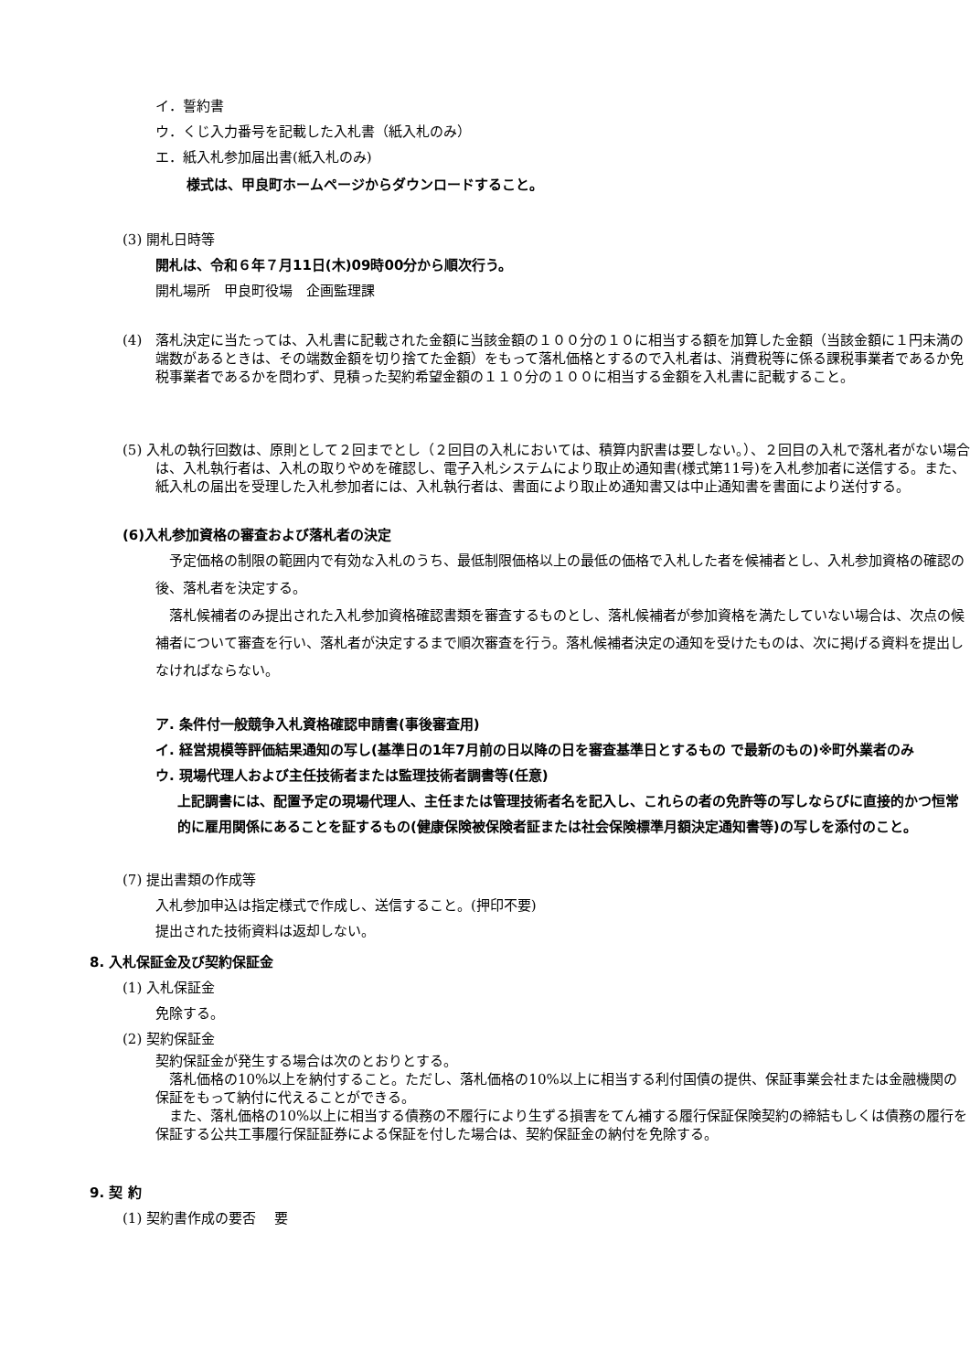イ．誓約書
ウ．くじ入力番号を記載した入札書（紙入札のみ）
エ．紙入札参加届出書(紙入札のみ)
様式は、甲良町ホームページからダウンロードすること。
(3) 開札日時等
開札は、令和６年７月11日(木)09時00分から順次行う。
開札場所　甲良町役場　企画監理課
(4)　落札決定に当たっては、入札書に記載された金額に当該金額の１００分の１０に相当する額を加算した金額（当該金額に１円未満の端数があるときは、その端数金額を切り捨てた金額）をもって落札価格とするので入札者は、消費税等に係る課税事業者であるか免税事業者であるかを問わず、見積った契約希望金額の１１０分の１００に相当する金額を入札書に記載すること。
(5) 入札の執行回数は、原則として２回までとし（２回目の入札においては、積算内訳書は要しない。）、２回目の入札で落札者がない場合は、入札執行者は、入札の取りやめを確認し、電子入札システムにより取止め通知書(様式第11号)を入札参加者に送信する。また、紙入札の届出を受理した入札参加者には、入札執行者は、書面により取止め通知書又は中止通知書を書面により送付する。
(6)入札参加資格の審査および落札者の決定
　予定価格の制限の範囲内で有効な入札のうち、最低制限価格以上の最低の価格で入札した者を候補者とし、入札参加資格の確認の後、落札者を決定する。
　落札候補者のみ提出された入札参加資格確認書類を審査するものとし、落札候補者が参加資格を満たしていない場合は、次点の候補者について審査を行い、落札者が決定するまで順次審査を行う。落札候補者決定の通知を受けたものは、次に掲げる資料を提出しなければならない。
ア. 条件付一般競争入札資格確認申請書(事後審査用)
イ. 経営規模等評価結果通知の写し(基準日の1年7月前の日以降の日を審査基準日とするもの で最新のもの)※町外業者のみ
ウ. 現場代理人および主任技術者または監理技術者調書等(任意)
上記調書には、配置予定の現場代理人、主任または管理技術者名を記入し、これらの者の免許等の写しならびに直接的かつ恒常的に雇用関係にあることを証するもの(健康保険被保険者証または社会保険標準月額決定通知書等)の写しを添付のこと。
(7) 提出書類の作成等
入札参加申込は指定様式で作成し、送信すること。(押印不要)
提出された技術資料は返却しない。
8. 入札保証金及び契約保証金
(1) 入札保証金
免除する。
(2) 契約保証金
契約保証金が発生する場合は次のとおりとする。
　落札価格の10%以上を納付すること。ただし、落札価格の10%以上に相当する利付国債の提供、保証事業会社または金融機関の保証をもって納付に代えることができる。
　また、落札価格の10%以上に相当する債務の不履行により生ずる損害をてん補する履行保証保険契約の締結もしくは債務の履行を保証する公共工事履行保証証券による保証を付した場合は、契約保証金の納付を免除する。
9. 契 約
(1) 契約書作成の要否　 要